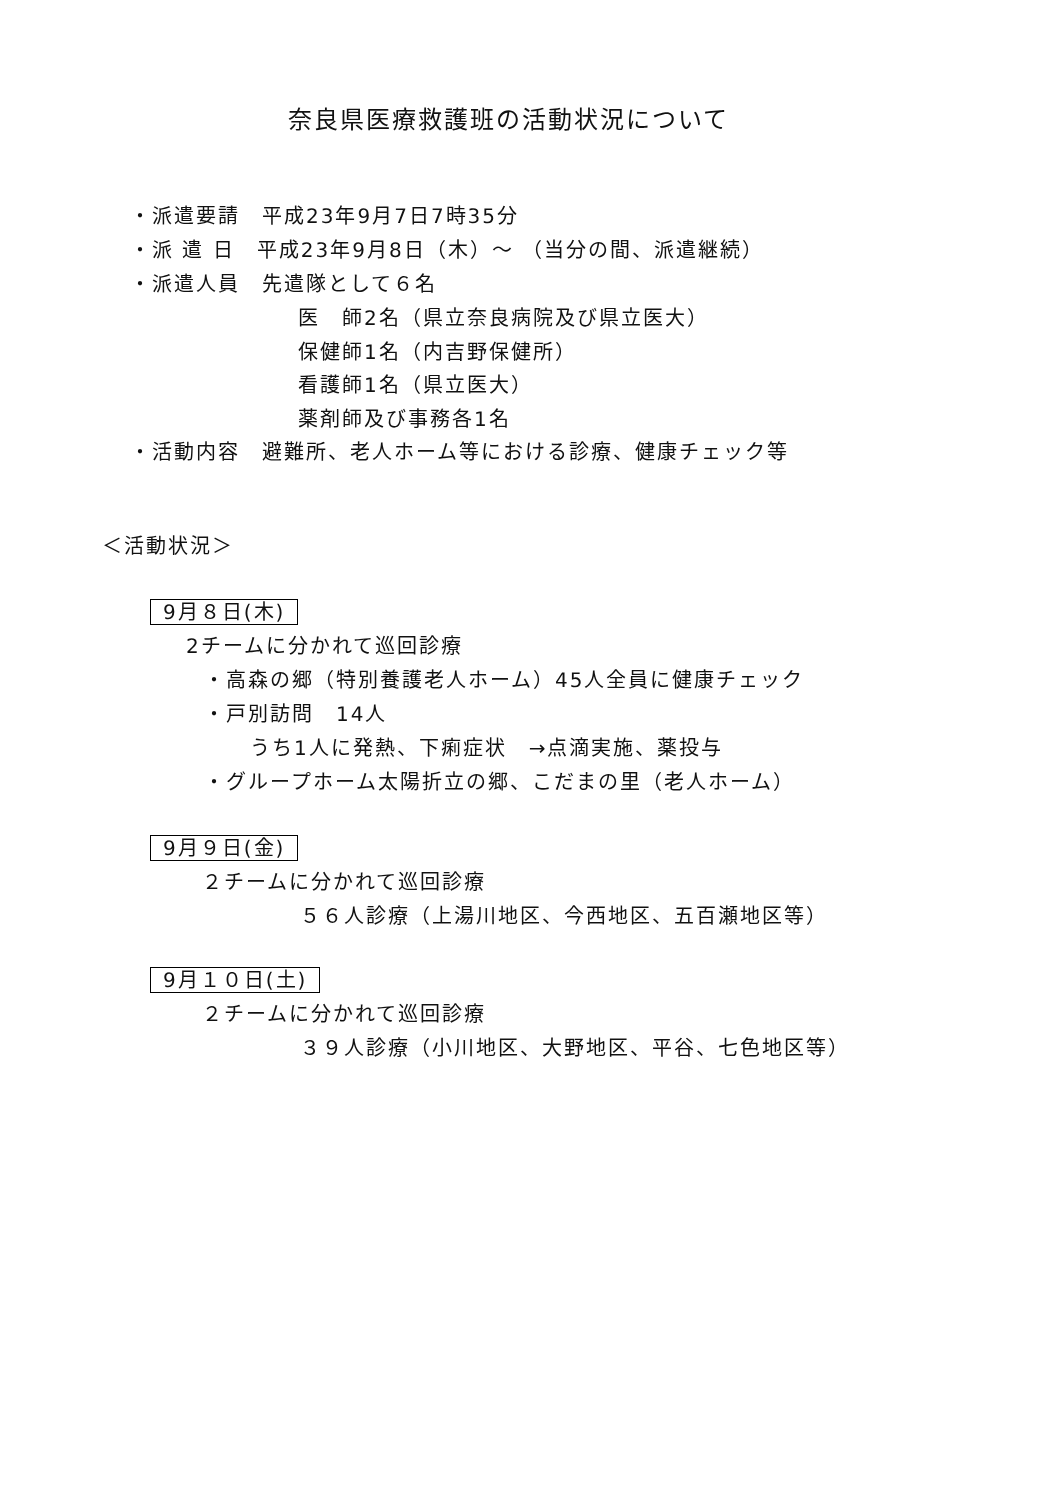奈良県医療救護班の活動状況について
・派遣要請　平成23年9月7日7時35分
・派 遣 日　平成23年9月8日（木）～ （当分の間、派遣継続）
・派遣人員　先遣隊として６名
医　師2名（県立奈良病院及び県立医大）
保健師1名（内吉野保健所）
看護師1名（県立医大）
薬剤師及び事務各1名
・活動内容　避難所、老人ホーム等における診療、健康チェック等
＜活動状況＞
9月８日(木)
2チームに分かれて巡回診療
・高森の郷（特別養護老人ホーム）45人全員に健康チェック
・戸別訪問　14人
うち1人に発熱、下痢症状　→点滴実施、薬投与
・グループホーム太陽折立の郷、こだまの里（老人ホーム）
9月９日(金)
２チームに分かれて巡回診療
５６人診療（上湯川地区、今西地区、五百瀬地区等）
9月１０日(土)
２チームに分かれて巡回診療
３９人診療（小川地区、大野地区、平谷、七色地区等）